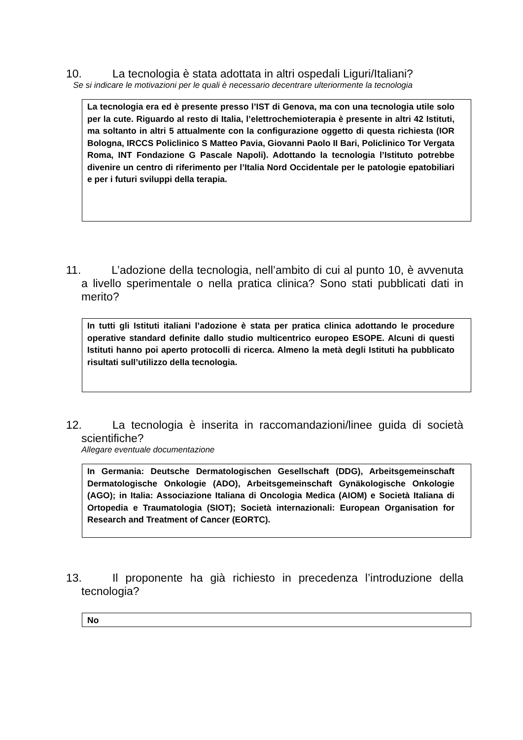10. La tecnologia è stata adottata in altri ospedali Liguri/Italiani?
Se si indicare le motivazioni per le quali è necessario decentrare ulteriormente la tecnologia
La tecnologia era ed è presente presso l’IST di Genova, ma con una tecnologia utile solo per la cute. Riguardo al resto di Italia, l’elettrochemioterapia è presente in altri 42 Istituti, ma soltanto in altri 5 attualmente con la configurazione oggetto di questa richiesta (IOR Bologna, IRCCS Policlinico S Matteo Pavia, Giovanni Paolo II Bari, Policlinico Tor Vergata Roma, INT Fondazione G Pascale Napoli). Adottando la tecnologia l’Istituto potrebbe divenire un centro di riferimento per l’Italia Nord Occidentale per le patologie epatobiliari e per i futuri sviluppi della terapia.
11. L’adozione della tecnologia, nell’ambito di cui al punto 10, è avvenuta a livello sperimentale o nella pratica clinica? Sono stati pubblicati dati in merito?
In tutti gli Istituti italiani l’adozione è stata per pratica clinica adottando le procedure operative standard definite dallo studio multicentrico europeo ESOPE. Alcuni di questi Istituti hanno poi aperto protocolli di ricerca. Almeno la metà degli Istituti ha pubblicato risultati sull’utilizzo della tecnologia.
12. La tecnologia è inserita in raccomandazioni/linee guida di società scientifiche?
Allegare eventuale documentazione
In Germania: Deutsche Dermatologischen Gesellschaft (DDG), Arbeitsgemeinschaft Dermatologische Onkologie (ADO), Arbeitsgemeinschaft Gynäkologische Onkologie (AGO); in Italia: Associazione Italiana di Oncologia Medica (AIOM) e Società Italiana di Ortopedia e Traumatologia (SIOT); Società internazionali: European Organisation for Research and Treatment of Cancer (EORTC).
13. Il proponente ha già richiesto in precedenza l’introduzione della tecnologia?
No